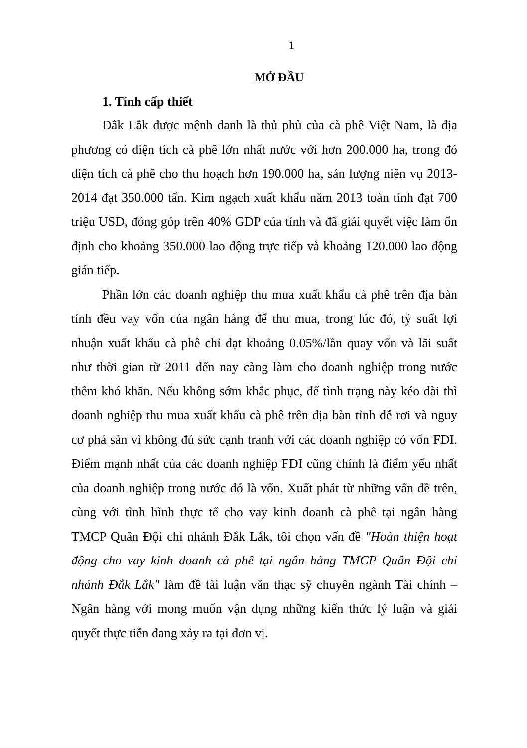1
MỞ ĐẦU
1. Tính cấp thiết
Đắk Lắk được mệnh danh là thủ phủ của cà phê Việt Nam, là địa phương có diện tích cà phê lớn nhất nước với hơn 200.000 ha, trong đó diện tích cà phê cho thu hoạch hơn 190.000 ha, sản lượng niên vụ 2013-2014 đạt 350.000 tấn. Kim ngạch xuất khẩu năm 2013 toàn tỉnh đạt 700 triệu USD, đóng góp trên 40% GDP của tỉnh và đã giải quyết việc làm ổn định cho khoảng 350.000 lao động trực tiếp và khoảng 120.000 lao động gián tiếp.
Phần lớn các doanh nghiệp thu mua xuất khẩu cà phê trên địa bàn tỉnh đều vay vốn của ngân hàng để thu mua, trong lúc đó, tỷ suất lợi nhuận xuất khẩu cà phê chỉ đạt khoảng 0.05%/lần quay vốn và lãi suất như thời gian từ 2011 đến nay càng làm cho doanh nghiệp trong nước thêm khó khăn. Nếu không sớm khắc phục, để tình trạng này kéo dài thì doanh nghiệp thu mua xuất khẩu cà phê trên địa bàn tỉnh dễ rơi và nguy cơ phá sản vì không đủ sức cạnh tranh với các doanh nghiệp có vốn FDI. Điểm mạnh nhất của các doanh nghiệp FDI cũng chính là điểm yếu nhất của doanh nghiệp trong nước đó là vốn. Xuất phát từ những vấn đề trên, cùng với tình hình thực tế cho vay kinh doanh cà phê tại ngân hàng TMCP Quân Đội chi nhánh Đắk Lắk, tôi chọn vấn đề "Hoàn thiện hoạt động cho vay kinh doanh cà phê tại ngân hàng TMCP Quân Đội chi nhánh Đắk Lắk" làm đề tài luận văn thạc sỹ chuyên ngành Tài chính – Ngân hàng với mong muốn vận dụng những kiến thức lý luận và giải quyết thực tiễn đang xảy ra tại đơn vị.